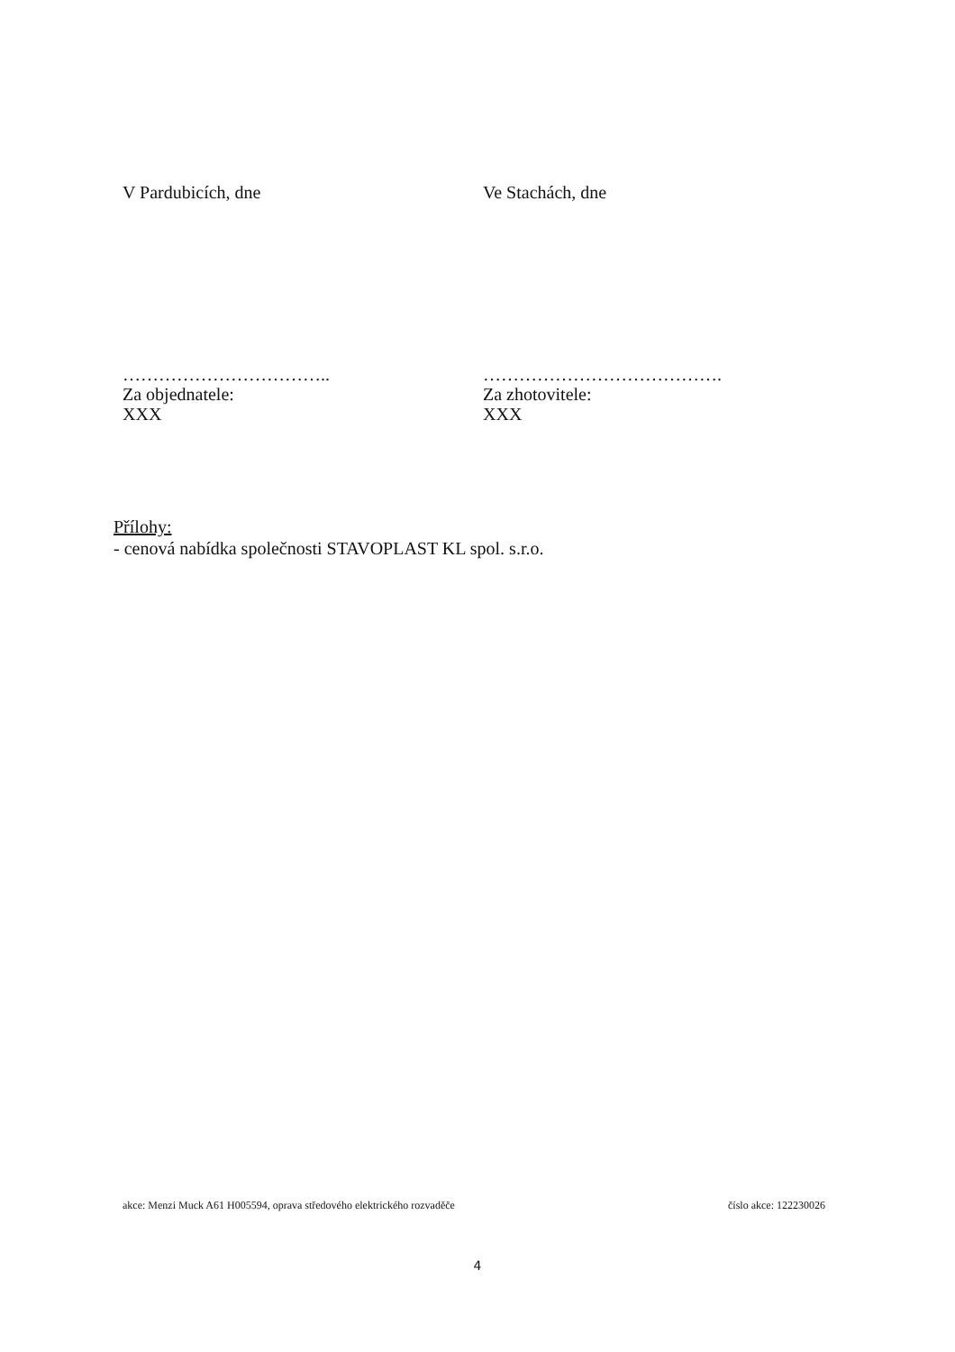V Pardubicích, dne Ve Stachách, dne
……………………………..
Za objednatele:
XXX
………………………………….
Za zhotovitele:
XXX
Přílohy:
- cenová nabídka společnosti STAVOPLAST KL spol. s.r.o.
akce: Menzi Muck A61 H005594, oprava středového elektrického rozvaděče
číslo akce: 122230026
4